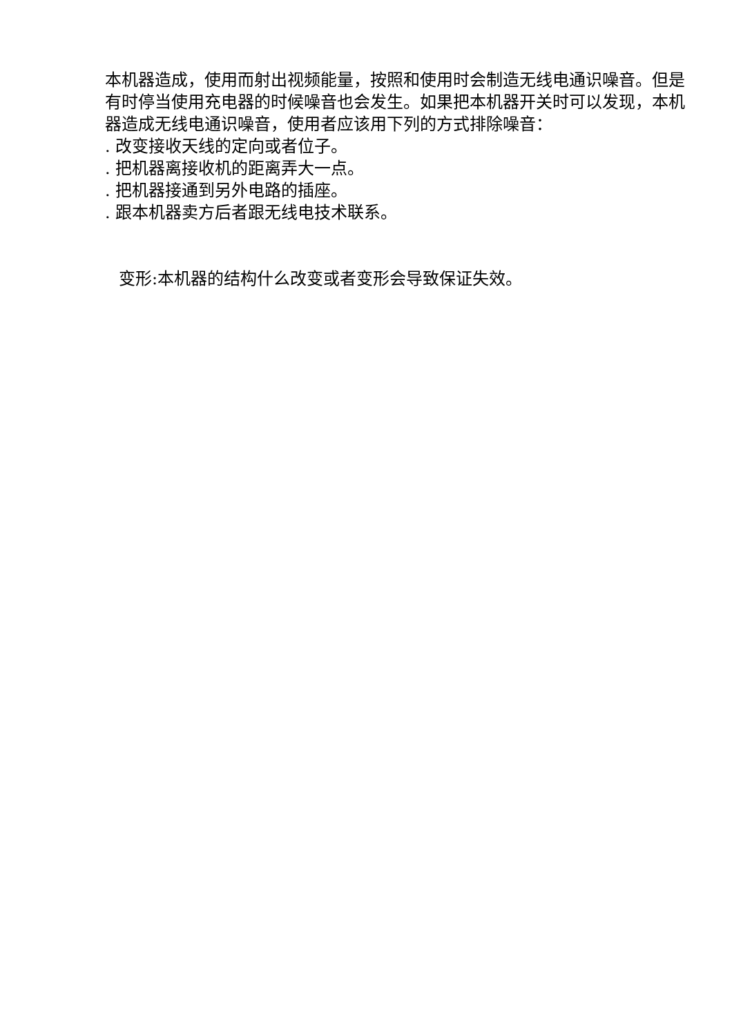本机器造成，使用而射出视频能量，按照和使用时会制造无线电通识噪音。但是有时停当使用充电器的时候噪音也会发生。如果把本机器开关时可以发现，本机器造成无线电通识噪音，使用者应该用下列的方式排除噪音：
. 改变接收天线的定向或者位子。
. 把机器离接收机的距离弄大一点。
. 把机器接通到另外电路的插座。
. 跟本机器卖方后者跟无线电技术联系。
变形:本机器的结构什么改变或者变形会导致保证失效。